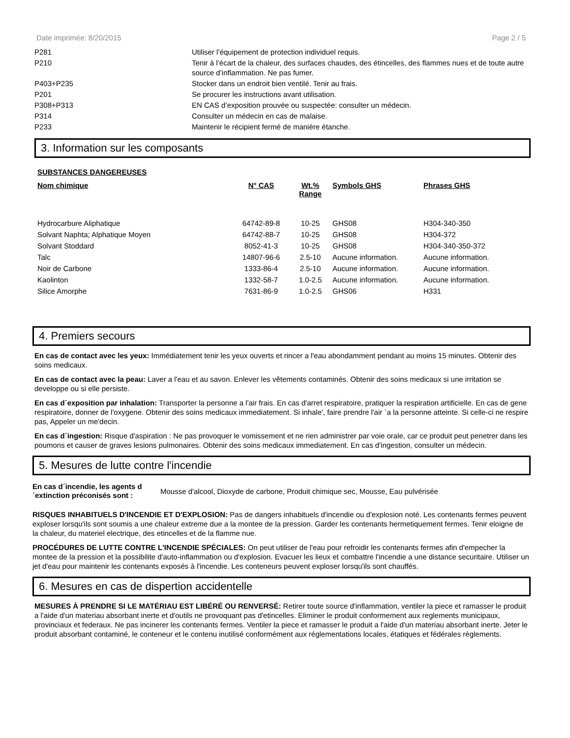Date imprimée: 8/20/2015 Page 2 / 5
| P281 | Utiliser l’équipement de protection individuel requis. |
| P210 | Tenir à l’écart de la chaleur, des surfaces chaudes, des étincelles, des flammes nues et de toute autre source d’inflammation. Ne pas fumer. |
| P403+P235 | Stocker dans un endroit bien ventilé. Tenir au frais. |
| P201 | Se procurer les instructions avant utilisation. |
| P308+P313 | EN CAS d’exposition prouvée ou suspectée: consulter un médecin. |
| P314 | Consulter un médecin en cas de malaise. |
| P233 | Maintenir le récipient fermé de manière étanche. |
3. Information sur les composants
SUBSTANCES DANGEREUSES
| Nom chimique | N° CAS | Wt.% Range | Symbols GHS | Phrases GHS |
| --- | --- | --- | --- | --- |
| Hydrocarbure Aliphatique | 64742-89-8 | 10-25 | GHS08 | H304-340-350 |
| Solvant Naphta; Alphatique Moyen | 64742-88-7 | 10-25 | GHS08 | H304-372 |
| Solvant Stoddard | 8052-41-3 | 10-25 | GHS08 | H304-340-350-372 |
| Talc | 14807-96-6 | 2.5-10 | Aucune information. | Aucune information. |
| Noir de Carbone | 1333-86-4 | 2.5-10 | Aucune information. | Aucune information. |
| Kaolinton | 1332-58-7 | 1.0-2.5 | Aucune information. | Aucune information. |
| Silice Amorphe | 7631-86-9 | 1.0-2.5 | GHS06 | H331 |
4. Premiers secours
En cas de contact avec les yeux: Immédiatement tenir les yeux ouverts et rincer a l'eau abondamment pendant au moins 15 minutes. Obtenir des soins medicaux.
En cas de contact avec la peau: Laver a l'eau et au savon. Enlever les vêtements contaminés. Obtenir des soins medicaux si une irritation se developpe ou si elle persiste.
En cas d´exposition par inhalation: Transporter la personne a l'air frais. En cas d'arret respiratoire, pratiquer la respiration artificielle. En cas de gene respiratoire, donner de l'oxygene. Obtenir des soins medicaux immediatement. Si inhale', faire prendre l'air `a la personne atteinte. Si celle-ci ne respire pas, Appeler un me'decin.
En cas d´ingestion: Risque d'aspiration : Ne pas provoquer le vomissement et ne rien administrer par voie orale, car ce produit peut penetrer dans les poumons et causer de graves lesions pulmonaires. Obtenir des soins medicaux immediatement. En cas d'ingestion, consulter un médecin.
5. Mesures de lutte contre l'incendie
En cas d´incendie, les agents d´extinction préconisés sont : Mousse d'alcool, Dioxyde de carbone, Produit chimique sec, Mousse, Eau pulvérisée
RISQUES INHABITUELS D'INCENDIE ET D'EXPLOSION: Pas de dangers inhabituels d'incendie ou d'explosion noté. Les contenants fermes peuvent exploser lorsqu'ils sont soumis a une chaleur extreme due a la montee de la pression. Garder les contenants hermetiquement fermes. Tenir eloigne de la chaleur, du materiel electrique, des etincelles et de la flamme nue.
PROCÉDURES DE LUTTE CONTRE L'INCENDIE SPÉCIALES: On peut utiliser de l'eau pour refroidir les contenants fermes afin d'empecher la montee de la pression et la possibilite d'auto-inflammation ou d'explosion. Evacuer les lieux et combattre l'incendie a une distance securitaire. Utiliser un jet d'eau pour maintenir les contenants exposés à l'incendie. Les conteneurs peuvent exploser lorsqu'ils sont chauffés.
6. Mesures en cas de dispertion accidentelle
MESURES À PRENDRE SI LE MATÉRIAU EST LIBÉRÉ OU RENVERSÉ: Retirer toute source d'inflammation, ventiler la piece et ramasser le produit a l'aide d'un materiau absorbant inerte et d'outils ne provoquant pas d'etincelles. Eliminer le produit conformement aux reglements municipaux, provinciaux et federaux. Ne pas incinerer les contenants fermes. Ventiler la piece et ramasser le produit a l'aide d'un materiau absorbant inerte. Jeter le produit absorbant contaminé, le conteneur et le contenu inutilisé conformément aux réglementations locales, étatiques et fédérales règlements.